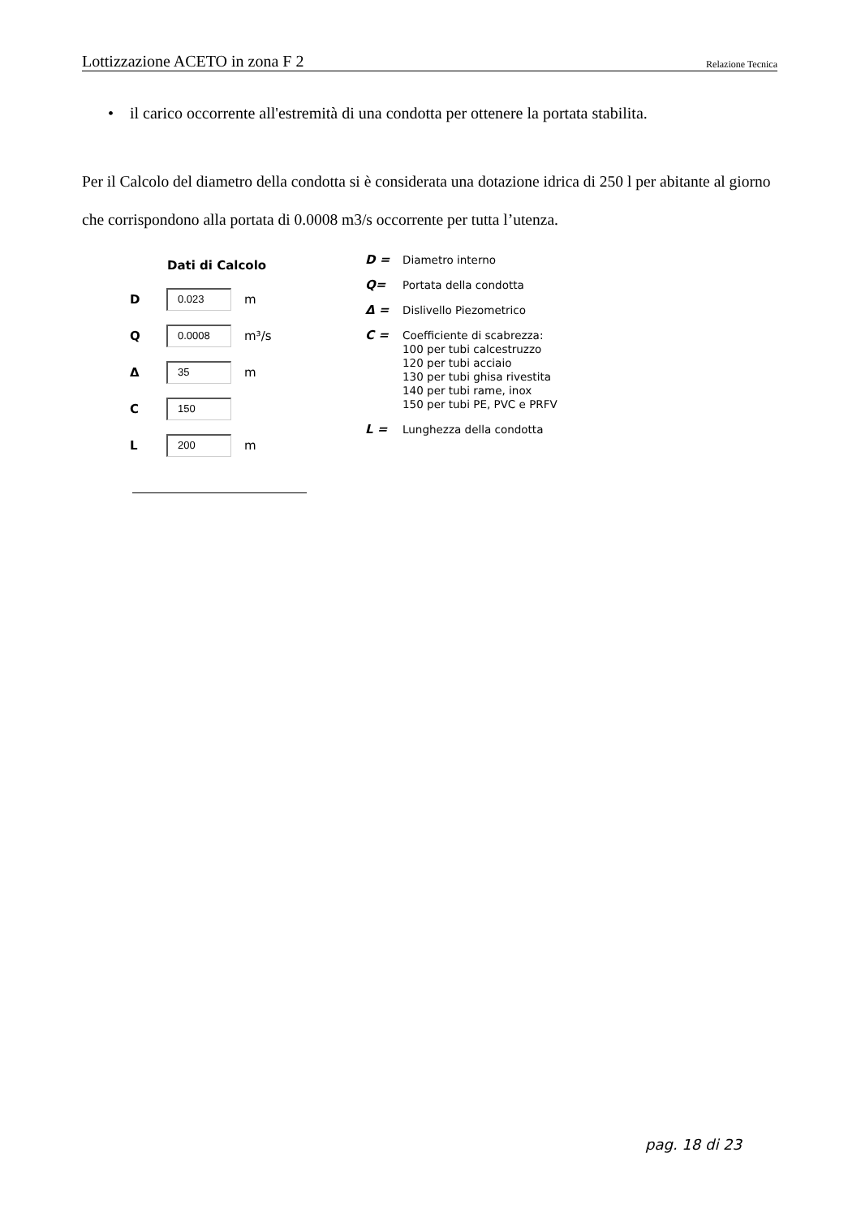Lottizzazione ACETO in zona F 2 Relazione Tecnica
• il carico occorrente all'estremità di una condotta per ottenere la portata stabilita.
Per il Calcolo del diametro della condotta si è considerata una dotazione idrica di 250 l per abitante al giorno che corrispondono alla portata di 0.0008 m3/s occorrente per tutta l’utenza.
Dati di Calcolo
| D | 0.023 | m |
| Q | 0.0008 | m³/s |
| Δ | 35 | m |
| C | 150 | |
| L | 200 | m |
| D = | Diametro interno |
| Q= | Portata della condotta |
| Δ = | Dislivello Piezometrico |
| C = | Coefficiente di scabrezza: 100 per tubi calcestruzzo 120 per tubi acciaio 130 per tubi ghisa rivestita 140 per tubi rame, inox 150 per tubi PE, PVC e PRFV |
| L = | Lunghezza della condotta |
pag. 18 di 23